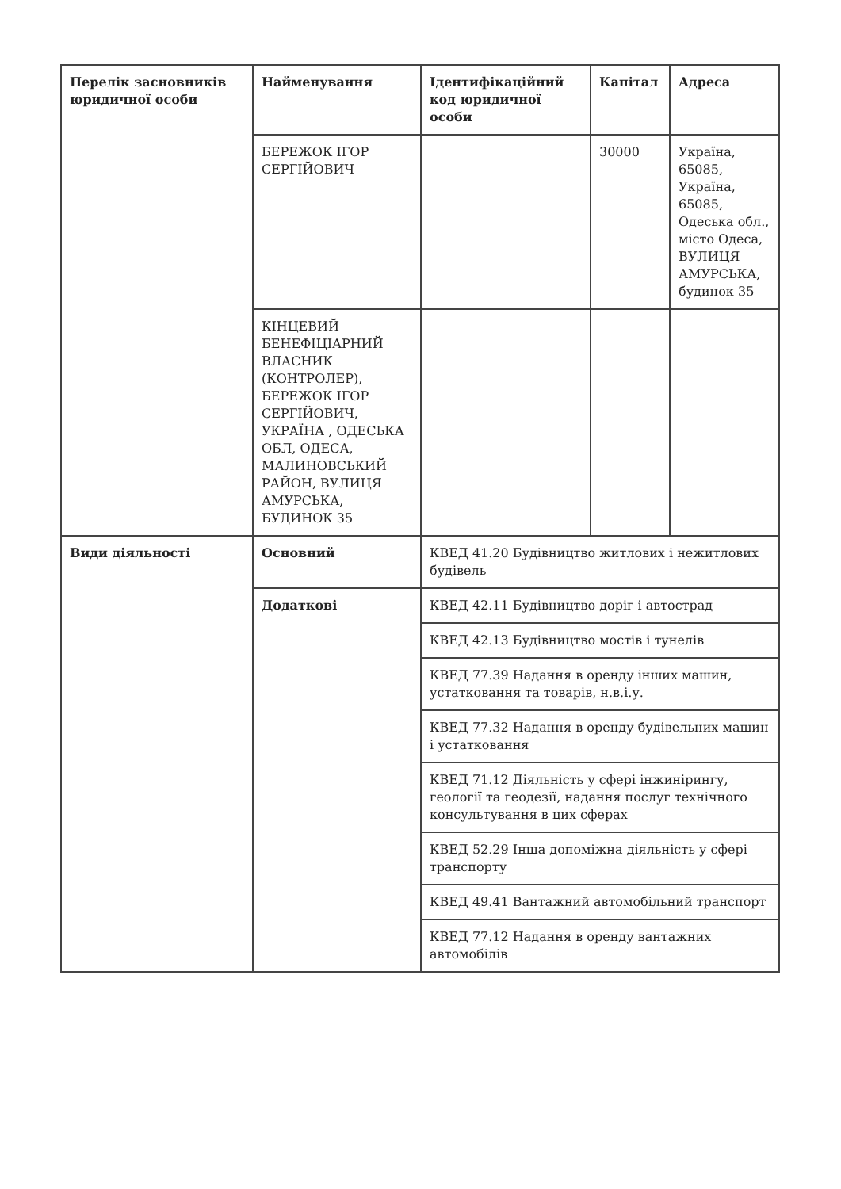| Перелік засновників юридичної особи | Найменування | Ідентифікаційний код юридичної особи | Капітал | Адреса |
| --- | --- | --- | --- | --- |
| | БЕРЕЖОК ІГОР СЕРГІЙОВИЧ | | 30000 | Україна, 65085, Україна, 65085, Одеська обл., місто Одеса, ВУЛИЦЯ АМУРСЬКА, будинок 35 |
| | КІНЦЕВИЙ БЕНЕФІЦІАРНИЙ ВЛАСНИК (КОНТРОЛЕР), БЕРЕЖОК ІГОР СЕРГІЙОВИЧ, УКРАЇНА , ОДЕСЬКА ОБЛ, ОДЕСА, МАЛИНОВСЬКИЙ РАЙОН, ВУЛИЦЯ АМУРСЬКА, БУДИНОК 35 | | | |
| Види діяльності | Основний | КВЕД 41.20 Будівництво житлових і нежитлових будівель | | |
| | Додаткові | КВЕД 42.11 Будівництво доріг і автострад | | |
| | | КВЕД 42.13 Будівництво мостів і тунелів | | |
| | | КВЕД 77.39 Надання в оренду інших машин, устатковання та товарів, н.в.і.у. | | |
| | | КВЕД 77.32 Надання в оренду будівельних машин і устатковання | | |
| | | КВЕД 71.12 Діяльність у сфері інжинірингу, геології та геодезії, надання послуг технічного консультування в цих сферах | | |
| | | КВЕД 52.29 Інша допоміжна діяльність у сфері транспорту | | |
| | | КВЕД 49.41 Вантажний автомобільний транспорт | | |
| | | КВЕД 77.12 Надання в оренду вантажних автомобілів | | |